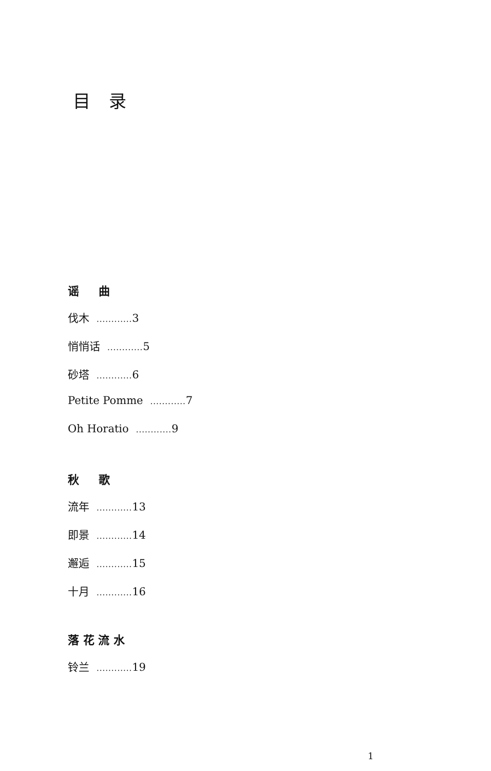目录
谣 曲
伐木............ 3
悄悄话............ 5
砂塔............ 6
Petite Pomme............ 7
Oh Horatio............ 9
秋 歌
流年............ 13
即景............ 14
邂逅............ 15
十月............ 16
落 花 流 水
铃兰............ 19
1